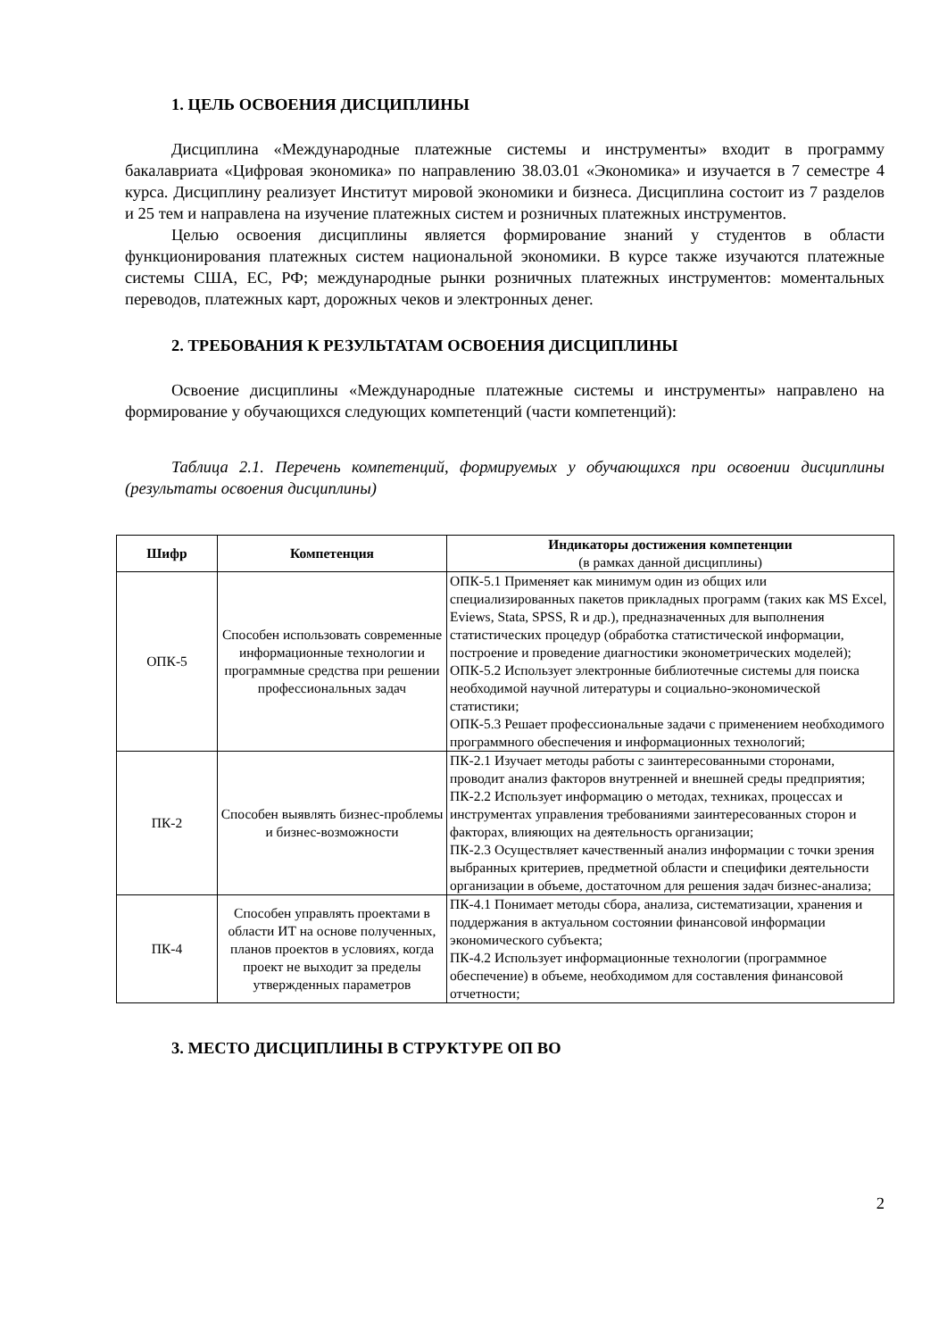1. ЦЕЛЬ ОСВОЕНИЯ ДИСЦИПЛИНЫ
Дисциплина «Международные платежные системы и инструменты» входит в программу бакалавриата «Цифровая экономика» по направлению 38.03.01 «Экономика» и изучается в 7 семестре 4 курса. Дисциплину реализует Институт мировой экономики и бизнеса. Дисциплина состоит из 7 разделов и 25 тем и направлена на изучение платежных систем и розничных платежных инструментов.
Целью освоения дисциплины является формирование знаний у студентов в области функционирования платежных систем национальной экономики. В курсе также изучаются платежные системы США, ЕС, РФ; международные рынки розничных платежных инструментов: моментальных переводов, платежных карт, дорожных чеков и электронных денег.
2. ТРЕБОВАНИЯ К РЕЗУЛЬТАТАМ ОСВОЕНИЯ ДИСЦИПЛИНЫ
Освоение дисциплины «Международные платежные системы и инструменты» направлено на формирование у обучающихся следующих компетенций (части компетенций):
Таблица 2.1. Перечень компетенций, формируемых у обучающихся при освоении дисциплины (результаты освоения дисциплины)
| Шифр | Компетенция | Индикаторы достижения компетенции (в рамках данной дисциплины) |
| --- | --- | --- |
| ОПК-5 | Способен использовать современные информационные технологии и программные средства при решении профессиональных задач | ОПК-5.1 Применяет как минимум один из общих или специализированных пакетов прикладных программ (таких как MS Excel, Eviews, Stata, SPSS, R и др.), предназначенных для выполнения статистических процедур (обработка статистической информации, построение и проведение диагностики эконометрических моделей); ОПК-5.2 Использует электронные библиотечные системы для поиска необходимой научной литературы и социально-экономической статистики; ОПК-5.3 Решает профессиональные задачи с применением необходимого программного обеспечения и информационных технологий; |
| ПК-2 | Способен выявлять бизнес-проблемы и бизнес-возможности | ПК-2.1 Изучает методы работы с заинтересованными сторонами, проводит анализ факторов внутренней и внешней среды предприятия; ПК-2.2 Использует информацию о методах, техниках, процессах и инструментах управления требованиями заинтересованных сторон и факторах, влияющих на деятельность организации; ПК-2.3 Осуществляет качественный анализ информации с точки зрения выбранных критериев, предметной области и специфики деятельности организации в объеме, достаточном для решения задач бизнес-анализа; |
| ПК-4 | Способен управлять проектами в области ИТ на основе полученных, планов проектов в условиях, когда проект не выходит за пределы утвержденных параметров | ПК-4.1 Понимает методы сбора, анализа, систематизации, хранения и поддержания в актуальном состоянии финансовой информации экономического субъекта; ПК-4.2 Использует информационные технологии (программное обеспечение) в объеме, необходимом для составления финансовой отчетности; |
3. МЕСТО ДИСЦИПЛИНЫ В СТРУКТУРЕ ОП ВО
2